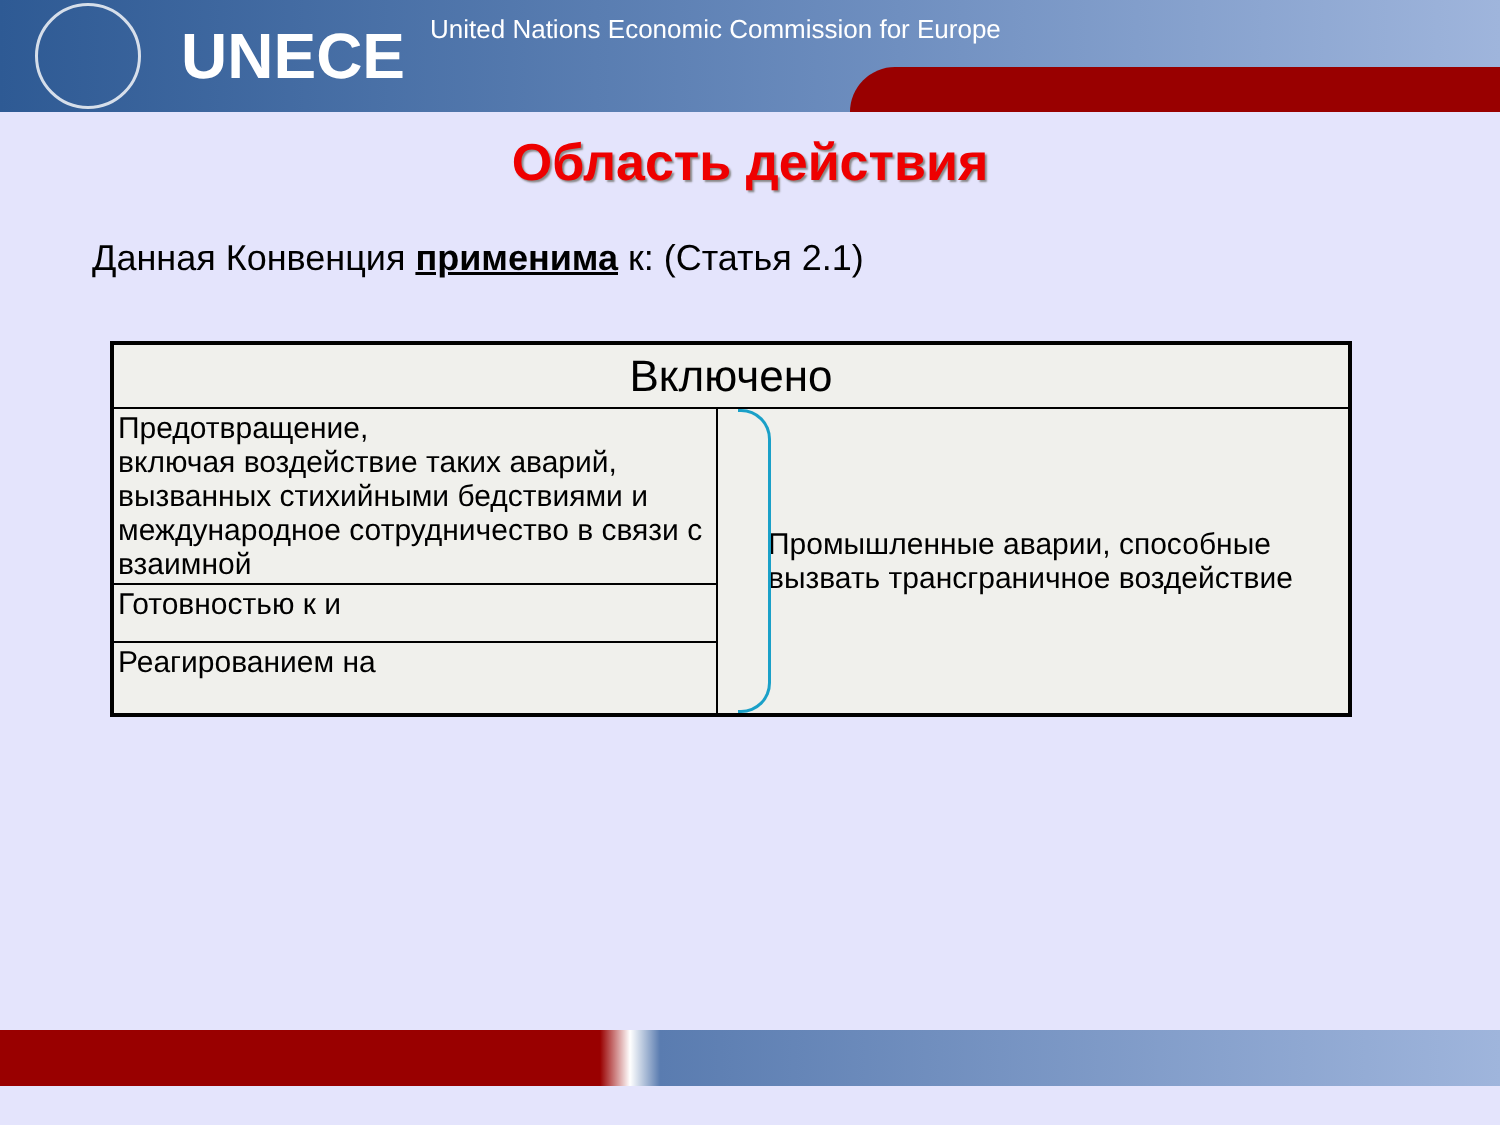UNECE United Nations Economic Commission for Europe
Область действия
Данная Конвенция применима к: (Статья 2.1)
| Включено | |
| --- | --- |
| Предотвращение, включая воздействие таких аварий, вызванных стихийными бедствиями и международное сотрудничество в связи с взаимной | Промышленные аварии, способные вызвать трансграничное воздействие |
| Готовностью к и | |
| Реагированием на | |